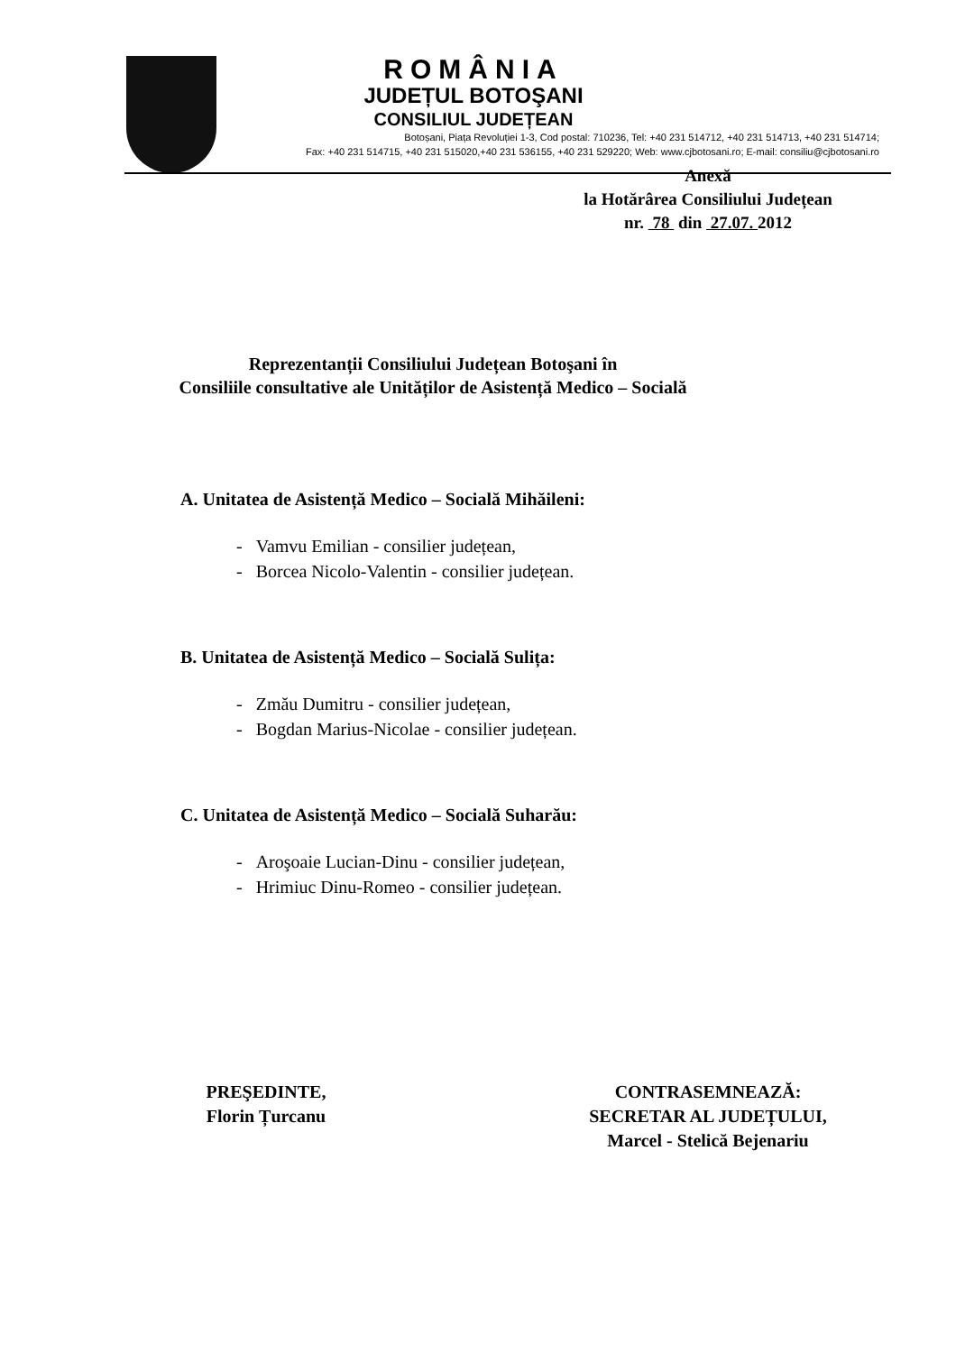ROMÂNIA
JUDEȚUL BOTOŞANI
CONSILIUL JUDEȚEAN
Botoșani, Piața Revoluției 1-3, Cod postal: 710236, Tel: +40 231 514712, +40 231 514713, +40 231 514714;
Fax: +40 231 514715, +40 231 515020,+40 231 536155, +40 231 529220; Web: www.cjbotosani.ro; E-mail: consiliu@cjbotosani.ro
Anexă
la Hotărârea Consiliului Județean
nr. 78 din 27.07. 2012
Reprezentanții Consiliului Județean Botoşani în
Consiliile consultative ale Unităților de Asistență Medico – Socială
A. Unitatea de Asistență Medico – Socială Mihăileni:
- Vamvu Emilian - consilier județean,
- Borcea Nicolo-Valentin - consilier județean.
B. Unitatea de Asistență Medico – Socială Sulița:
- Zmău Dumitru - consilier județean,
- Bogdan Marius-Nicolae - consilier județean.
C. Unitatea de Asistență Medico – Socială Suharău:
- Aroşoaie Lucian-Dinu - consilier județean,
- Hrimiuc Dinu-Romeo - consilier județean.
PREŞEDINTE,
Florin Țurcanu
CONTRASEMNEAZĂ:
SECRETAR AL JUDEȚULUI,
Marcel - Stelică Bejenariu